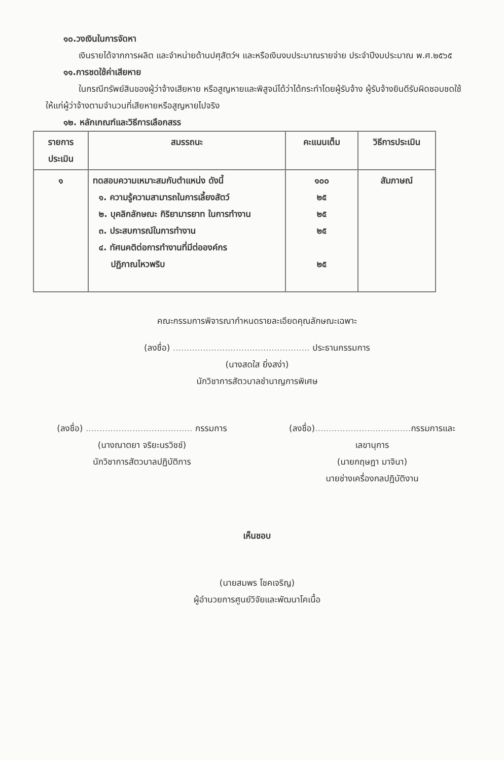๑๐.วงเงินในการจัดหา
เงินรายได้จากการผลิต และจำหน่ายด้านปศุสัตว์ฯ และหรือเงินงบประมาณรายจ่าย ประจำปีงบประมาณ พ.ศ.๒๕๖๕
๑๑.การชดใช้ค่าเสียหาย
ในกรณีทรัพย์สินของผู้ว่าจ้างเสียหาย หรือสูญหายและพิสูจน์ได้ว่าได้กระทำโดยผู้รับจ้าง ผู้รับจ้างยินดีรับผิดชอบชดใช้ให้แก่ผู้ว่าจ้างตามจำนวนที่เสียหายหรือสูญหายไปจริง
๑๒. หลักเกณฑ์และวิธีการเลือกสรร
| รายการประเมิน | สมรรถนะ | คะแนนเต็ม | วิธีการประเมิน |
| --- | --- | --- | --- |
| ๑ | ทดสอบความเหมาะสมกับตำแหน่ง ดังนี้ ๑. ความรู้ความสามารถในการเลี้ยงสัตว์ ๒. บุคลิกลักษณะ กิริยามารยาท ในการทำงาน ๓. ประสบการณ์ในการทำงาน ๔. ทัศนคติต่อการทำงานที่มีต่อองค์กร ปฏิภาณไหวพริบ | ๑๐๐ ๒๕ ๒๕ ๒๕ ๒๕ | สัมภาษณ์ |
คณะกรรมการพิจารณากำหนดรายละเอียดคุณลักษณะเฉพาะ
(ลงชื่อ) .................................................. ประธานกรรมการ
(นางสดใส ยิ่งสง่า)
นักวิชาการสัตวบาลชำนาญการพิเศษ
(ลงชื่อ) ....................................... กรรมการ
(นางณาตยา จริยะนรวิชช์)
นักวิชาการสัตวบาลปฏิบัติการ
(ลงชื่อ)................................... กรรมการและเลขานุการ
(นายกฤษฎา มาจินา)
นายช่างเครื่องกลปฏิบัติงาน
เห็นชอบ
(นายสมพร โชคเจริญ)
ผู้อำนวยการศูนย์วิจัยและพัฒนาโคเนื้อ